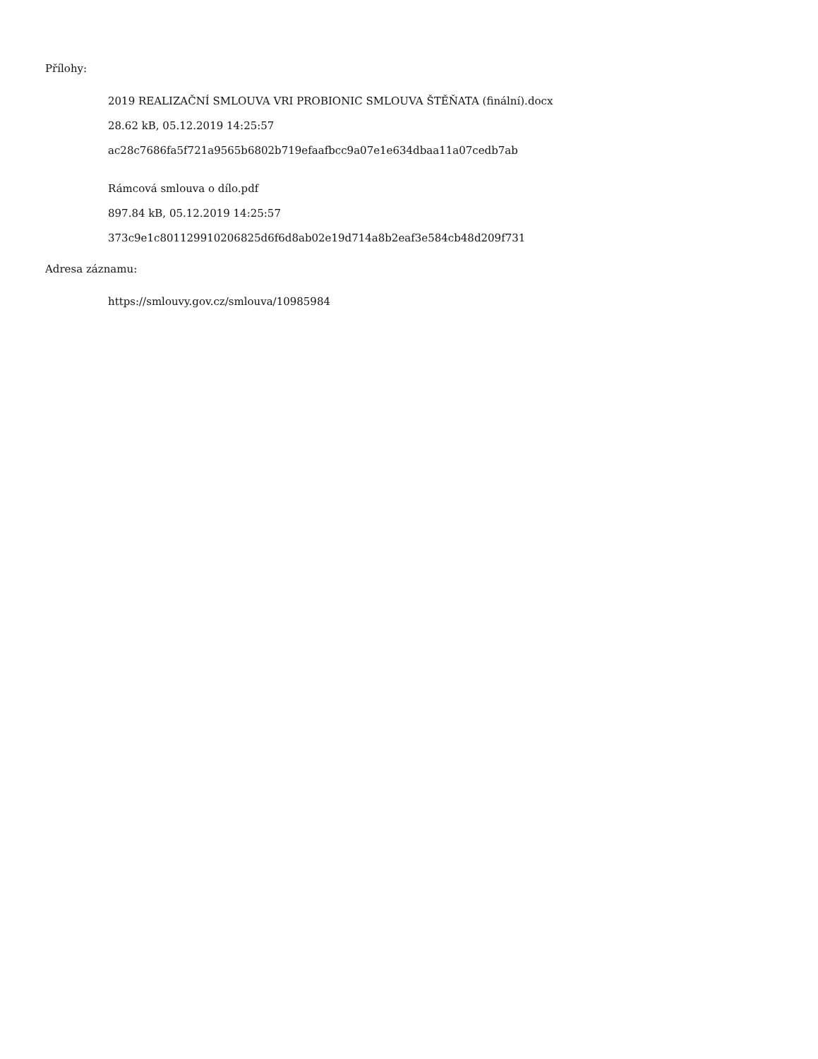Přílohy:
2019 REALIZAČNÍ SMLOUVA VRI PROBIONIC SMLOUVA ŠTĚŇATA (finální).docx
28.62 kB, 05.12.2019 14:25:57
ac28c7686fa5f721a9565b6802b719efaafbcc9a07e1e634dbaa11a07cedb7ab
Rámcová smlouva o dílo.pdf
897.84 kB, 05.12.2019 14:25:57
373c9e1c801129910206825d6f6d8ab02e19d714a8b2eaf3e584cb48d209f731
Adresa záznamu:
https://smlouvy.gov.cz/smlouva/10985984